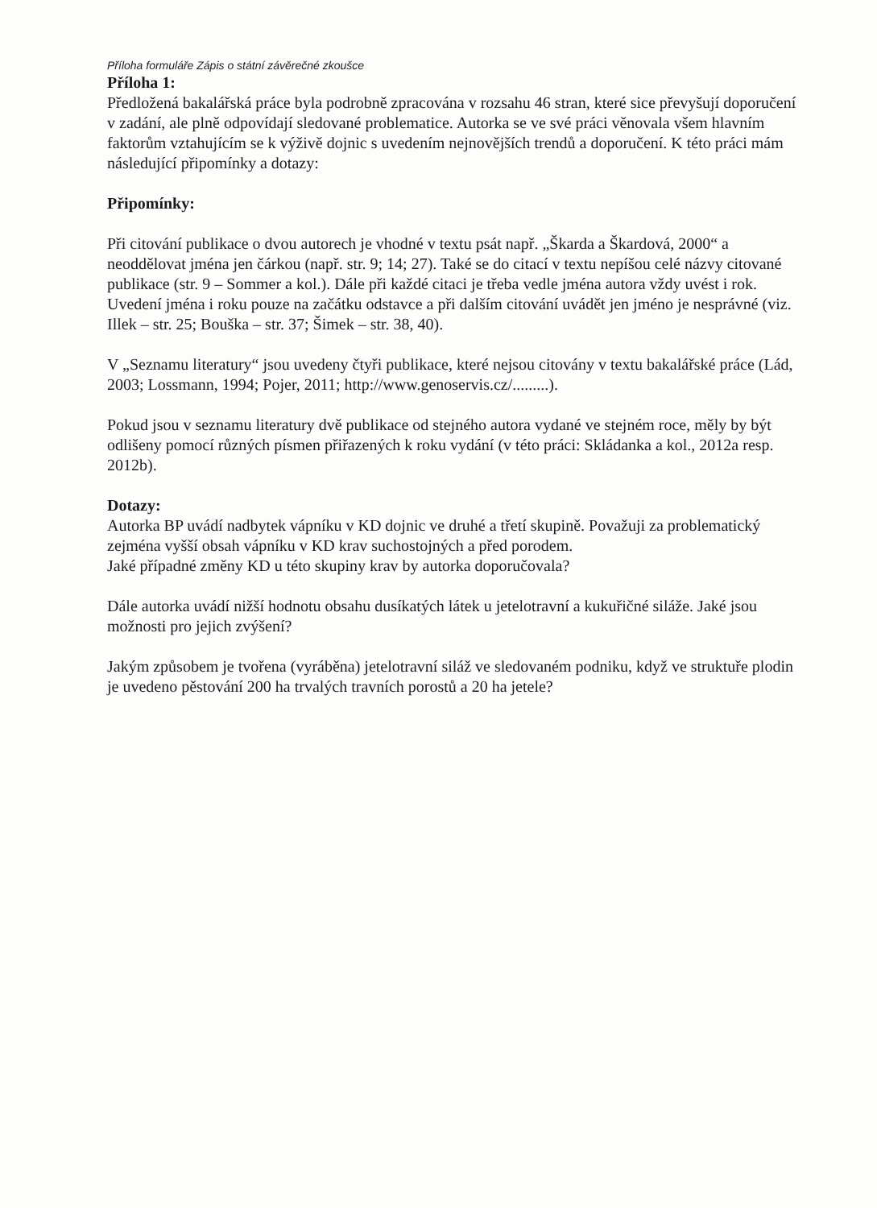Příloha formuláře Zápis o státní závěrečné zkoušce
Příloha 1:
Předložená bakalářská práce byla podrobně zpracována v rozsahu 46 stran, které sice převyšují doporučení v zadání, ale plně odpovídají sledované problematice. Autorka se ve své práci věnovala všem hlavním faktorům vztahujícím se k výživě dojnic s uvedením nejnovějších trendů a doporučení. K této práci mám následující připomínky a dotazy:
Připomínky:
Při citování publikace o dvou autorech je vhodné v textu psát např. „Škarda a Škardová, 2000“ a neoddělovat jména jen čárkou (např. str. 9; 14; 27). Také se do citací v textu nepíšou celé názvy citované publikace (str. 9 – Sommer a kol.). Dále při každé citaci je třeba vedle jména autora vždy uvést i rok. Uvedení jména i roku pouze na začátku odstavce a při dalším citování uvádět jen jméno je nesprávné (viz. Illek – str. 25; Bouška – str. 37; Šimek – str. 38, 40).
V „Seznamu literatury“ jsou uvedeny čtyři publikace, které nejsou citovány v textu bakalářské práce (Lád, 2003; Lossmann, 1994; Pojer, 2011; http://www.genoservis.cz/.........).
Pokud jsou v seznamu literatury dvě publikace od stejného autora vydané ve stejném roce, měly by být odlišeny pomocí různých písmen přiřazených k roku vydání (v této práci: Skládanka a kol., 2012a resp. 2012b).
Dotazy:
Autorka BP uvádí nadbytek vápníku v KD dojnic ve druhé a třetí skupině. Považuji za problematický zejména vyšší obsah vápníku v KD krav suchostojných a před porodem.
Jaké případné změny KD u této skupiny krav by autorka doporučovala?
Dále autorka uvádí nižší hodnotu obsahu dusíkatých látek u jetelotravní a kukuřičné siláže. Jaké jsou možnosti pro jejich zvýšení?
Jakým způsobem je tvořena (vyráběna) jetelotravní siláž ve sledovaném podniku, když ve struktuře plodin je uvedeno pěstování 200 ha trvalých travních porostů a 20 ha jetele?